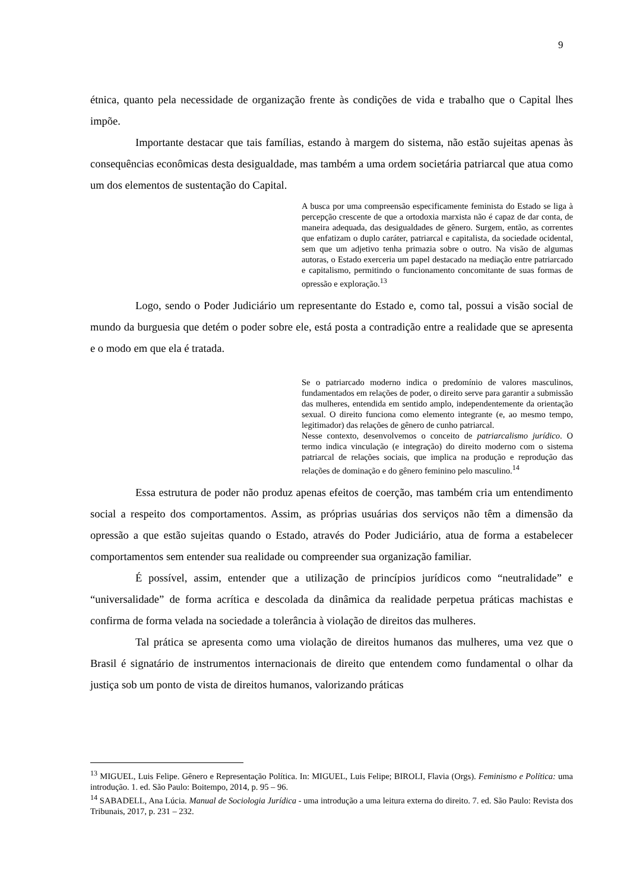9
étnica, quanto pela necessidade de organização frente às condições de vida e trabalho que o Capital lhes impõe.
Importante destacar que tais famílias, estando à margem do sistema, não estão sujeitas apenas às consequências econômicas desta desigualdade, mas também a uma ordem societária patriarcal que atua como um dos elementos de sustentação do Capital.
A busca por uma compreensão especificamente feminista do Estado se liga à percepção crescente de que a ortodoxia marxista não é capaz de dar conta, de maneira adequada, das desigualdades de gênero. Surgem, então, as correntes que enfatizam o duplo caráter, patriarcal e capitalista, da sociedade ocidental, sem que um adjetivo tenha primazia sobre o outro. Na visão de algumas autoras, o Estado exerceria um papel destacado na mediação entre patriarcado e capitalismo, permitindo o funcionamento concomitante de suas formas de opressão e exploração.<sup>13</sup>
Logo, sendo o Poder Judiciário um representante do Estado e, como tal, possui a visão social de mundo da burguesia que detém o poder sobre ele, está posta a contradição entre a realidade que se apresenta e o modo em que ela é tratada.
Se o patriarcado moderno indica o predomínio de valores masculinos, fundamentados em relações de poder, o direito serve para garantir a submissão das mulheres, entendida em sentido amplo, independentemente da orientação sexual. O direito funciona como elemento integrante (e, ao mesmo tempo, legitimador) das relações de gênero de cunho patriarcal.
Nesse contexto, desenvolvemos o conceito de patriarcalismo jurídico. O termo indica vinculação (e integração) do direito moderno com o sistema patriarcal de relações sociais, que implica na produção e reprodução das relações de dominação e do gênero feminino pelo masculino.<sup>14</sup>
Essa estrutura de poder não produz apenas efeitos de coerção, mas também cria um entendimento social a respeito dos comportamentos. Assim, as próprias usuárias dos serviços não têm a dimensão da opressão a que estão sujeitas quando o Estado, através do Poder Judiciário, atua de forma a estabelecer comportamentos sem entender sua realidade ou compreender sua organização familiar.
É possível, assim, entender que a utilização de princípios jurídicos como “neutralidade” e “universalidade” de forma acrítica e descolada da dinâmica da realidade perpetua práticas machistas e confirma de forma velada na sociedade a tolerância à violação de direitos das mulheres.
Tal prática se apresenta como uma violação de direitos humanos das mulheres, uma vez que o Brasil é signatário de instrumentos internacionais de direito que entendem como fundamental o olhar da justiça sob um ponto de vista de direitos humanos, valorizando práticas
<sup>13</sup> MIGUEL, Luis Felipe. Gênero e Representação Política. In: MIGUEL, Luis Felipe; BIROLI, Flavia (Orgs). Feminismo e Política: uma introdução. 1. ed. São Paulo: Boitempo, 2014, p. 95 – 96.
<sup>14</sup> SABADELL, Ana Lúcia. Manual de Sociologia Jurídica - uma introdução a uma leitura externa do direito. 7. ed. São Paulo: Revista dos Tribunais, 2017, p. 231 – 232.